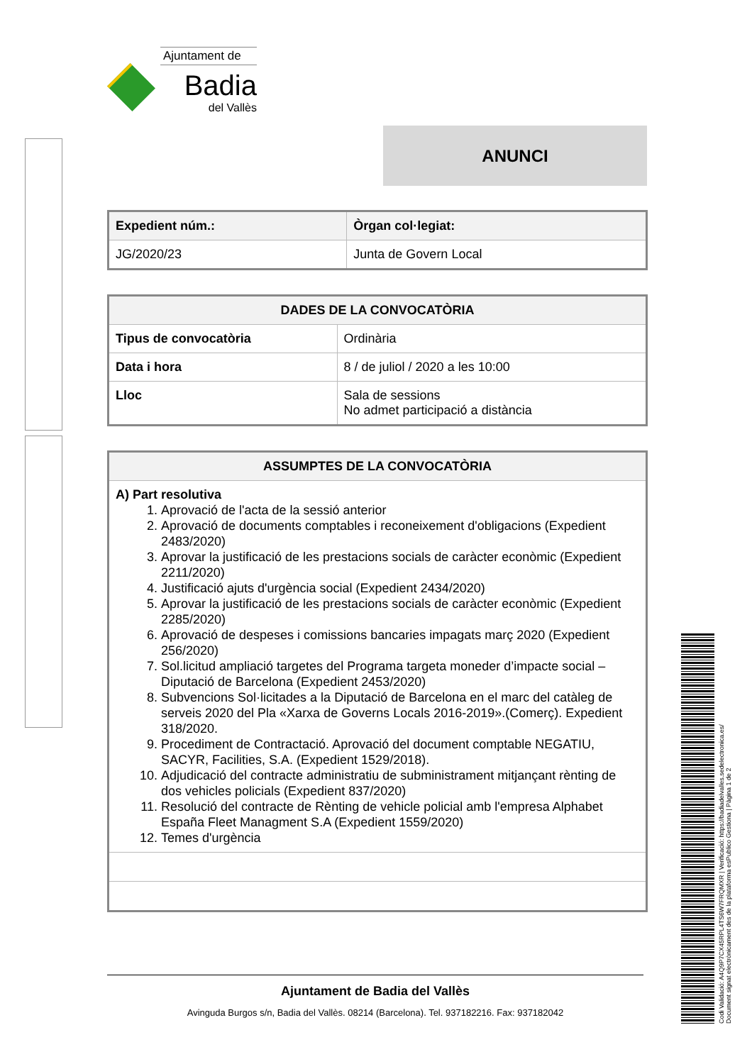Ajuntament de
Badia
del Vallès
ANUNCI
| Expedient núm.: | Òrgan col·legiat: |
| --- | --- |
| JG/2020/23 | Junta de Govern Local |
| DADES DE LA CONVOCATÒRIA | |
| --- | --- |
| Tipus de convocatòria | Ordinària |
| Data i hora | 8 / de juliol / 2020 a les 10:00 |
| Lloc | Sala de sessions No admet participació a distància |
| ASSUMPTES DE LA CONVOCATÒRIA |
| --- |
| A) Part resolutiva 1. Aprovació de l'acta de la sessió anterior 2. Aprovació de documents comptables i reconeixement d'obligacions (Expedient 2483/2020) 3. Aprovar la justificació de les prestacions socials de caràcter econòmic (Expedient 2211/2020) 4. Justificació ajuts d'urgència social (Expedient 2434/2020) 5. Aprovar la justificació de les prestacions socials de caràcter econòmic (Expedient 2285/2020) 6. Aprovació de despeses i comissions bancaries impagats març 2020 (Expedient 256/2020) 7. Sol.licitud ampliació targetes del Programa targeta moneder d’impacte social – Diputació de Barcelona (Expedient 2453/2020) 8. Subvencions Sol·licitades a la Diputació de Barcelona en el marc del catàleg de serveis 2020 del Pla «Xarxa de Governs Locals 2016-2019».(Comerç). Expedient 318/2020. 9. Procediment de Contractació. Aprovació del document comptable NEGATIU, SACYR, Facilities, S.A. (Expedient 1529/2018). 10. Adjudicació del contracte administratiu de subministrament mitjançant rènting de dos vehicles policials (Expedient 837/2020) 11. Resolució del contracte de Rènting de vehicle policial amb l'empresa Alphabet España Fleet Managment S.A (Expedient 1559/2020) 12. Temes d'urgència |
Ajuntament de Badia del Vallès
Avinguda Burgos s/n, Badia del Vallès. 08214 (Barcelona). Tel. 937182216. Fax: 937182042
Codi Validació: A4Q9P7CX45RPL4TS6W7FRQMXR | Verificació: https://badiadelvalles.sedelectronica.es/
Document signat electrònicament des de la plataforma esPublico Gestiona | Pàgina 1 de 2